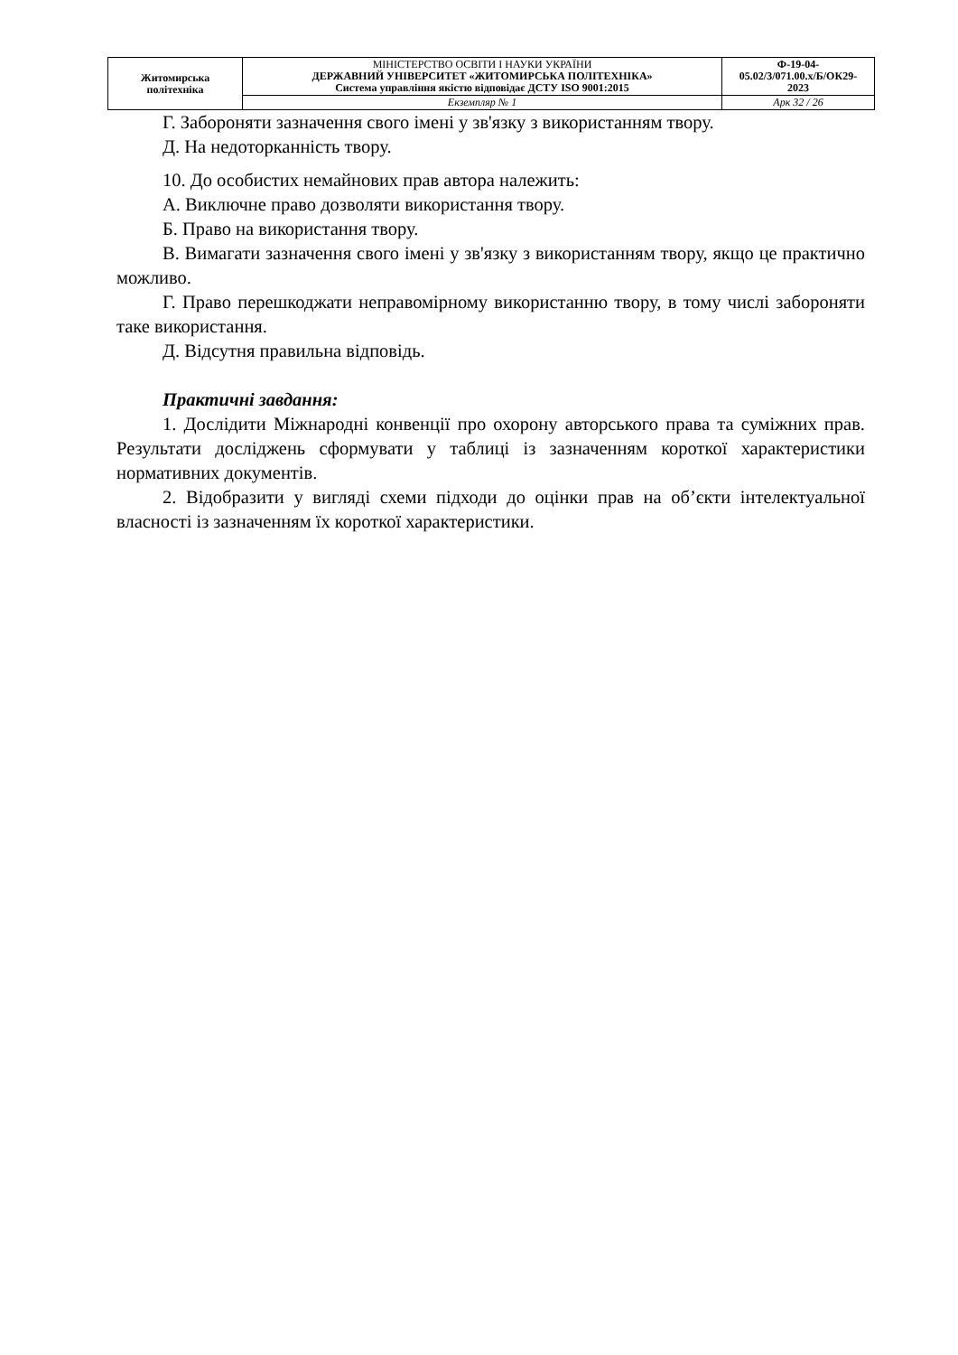| Житомирська політехніка | МІНІСТЕРСТВО ОСВІТИ І НАУКИ УКРАЇНИ ДЕРЖАВНИЙ УНІВЕРСИТЕТ «ЖИТОМИРСЬКА ПОЛІТЕХНІКА» Система управління якістю відповідає ДСТУ ISO 9001:2015 | Ф-19-04- 05.02/3/071.00.x/Б/ОК29- 2023 |
| | Екземпляр № 1 | Арк 32 / 26 |
Г. Забороняти зазначення свого імені у зв'язку з використанням твору.
Д. На недоторканність твору.
10. До особистих немайнових прав автора належить:
А. Виключне право дозволяти використання твору.
Б. Право на використання твору.
В. Вимагати зазначення свого імені у зв'язку з використанням твору, якщо це практично можливо.
Г. Право перешкоджати неправомірному використанню твору, в тому числі забороняти таке використання.
Д. Відсутня правильна відповідь.
Практичні завдання:
1. Дослідити Міжнародні конвенції про охорону авторського права та суміжних прав. Результати досліджень сформувати у таблиці із зазначенням короткої характеристики нормативних документів.
2. Відобразити у вигляді схеми підходи до оцінки прав на об’єкти інтелектуальної власності із зазначенням їх короткої характеристики.